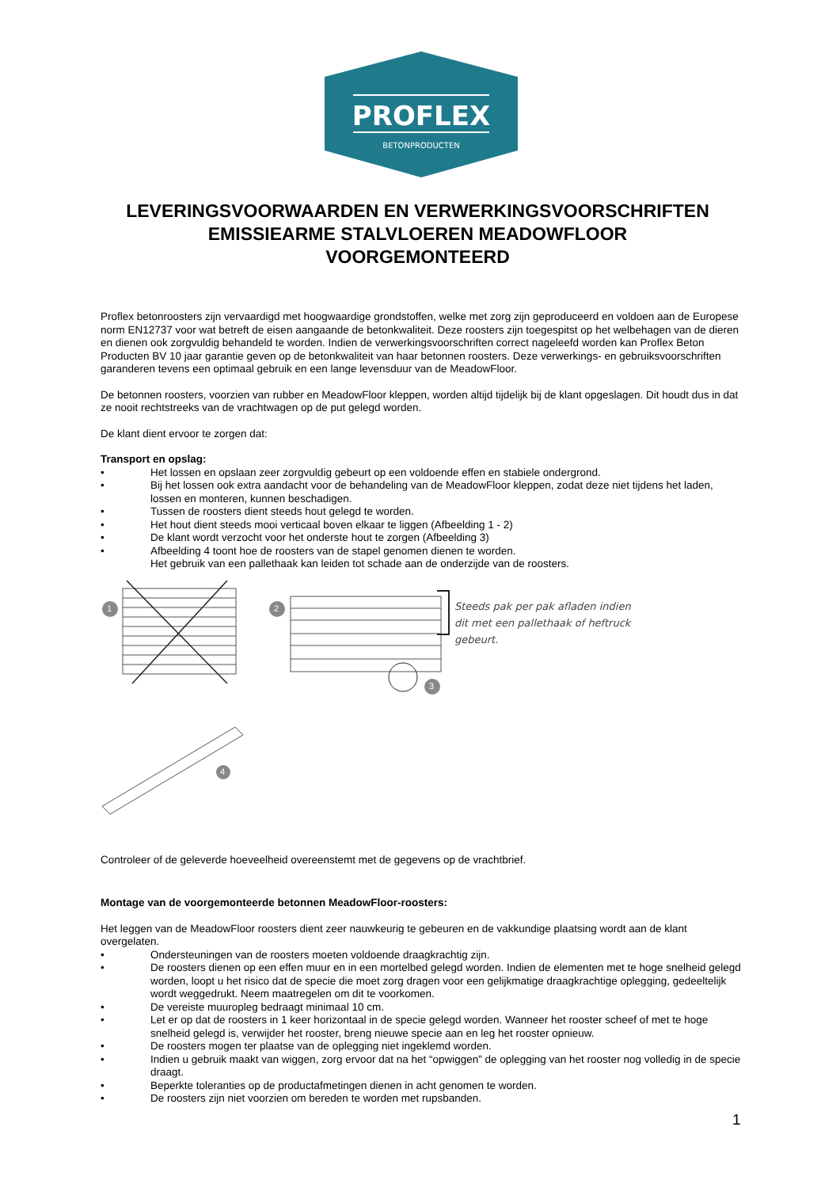PROFLEX
BETONPRODUCTEN
LEVERINGSVOORWAARDEN EN VERWERKINGSVOORSCHRIFTEN
EMISSIEARME STALVLOEREN MEADOWFLOOR
VOORGEMONTEERD
Proflex betonroosters zijn vervaardigd met hoogwaardige grondstoffen, welke met zorg zijn geproduceerd en voldoen aan de Europese norm EN12737 voor wat betreft de eisen aangaande de betonkwaliteit. Deze roosters zijn toegespitst op het welbehagen van de dieren en dienen ook zorgvuldig behandeld te worden. Indien de verwerkingsvoorschriften correct nageleefd worden kan Proflex Beton Producten BV 10 jaar garantie geven op de betonkwaliteit van haar betonnen roosters. Deze verwerkings- en gebruiksvoorschriften garanderen tevens een optimaal gebruik en een lange levensduur van de MeadowFloor.
De betonnen roosters, voorzien van rubber en MeadowFloor kleppen, worden altijd tijdelijk bij de klant opgeslagen. Dit houdt dus in dat ze nooit rechtstreeks van de vrachtwagen op de put gelegd worden.
De klant dient ervoor te zorgen dat:
Transport en opslag:
• Het lossen en opslaan zeer zorgvuldig gebeurt op een voldoende effen en stabiele ondergrond.
• Bij het lossen ook extra aandacht voor de behandeling van de MeadowFloor kleppen, zodat deze niet tijdens het laden, lossen en monteren, kunnen beschadigen.
• Tussen de roosters dient steeds hout gelegd te worden.
• Het hout dient steeds mooi verticaal boven elkaar te liggen (Afbeelding 1 - 2)
• De klant wordt verzocht voor het onderste hout te zorgen (Afbeelding 3)
• Afbeelding 4 toont hoe de roosters van de stapel genomen dienen te worden.
Het gebruik van een pallethaak kan leiden tot schade aan de onderzijde van de roosters.
Steeds pak per pak afladen indien
dit met een pallethaak of heftruck
gebeurt.
1 2
3
4
Controleer of de geleverde hoeveelheid overeenstemt met de gegevens op de vrachtbrief.
Montage van de voorgemonteerde betonnen MeadowFloor-roosters:
Het leggen van de MeadowFloor roosters dient zeer nauwkeurig te gebeuren en de vakkundige plaatsing wordt aan de klant overgelaten.
• Ondersteuningen van de roosters moeten voldoende draagkrachtig zijn.
• De roosters dienen op een effen muur en in een mortelbed gelegd worden. Indien de elementen met te hoge snelheid gelegd worden, loopt u het risico dat de specie die moet zorg dragen voor een gelijkmatige draagkrachtige oplegging, gedeeltelijk wordt weggedrukt. Neem maatregelen om dit te voorkomen.
• De vereiste muuropleg bedraagt minimaal 10 cm.
• Let er op dat de roosters in 1 keer horizontaal in de specie gelegd worden. Wanneer het rooster scheef of met te hoge snelheid gelegd is, verwijder het rooster, breng nieuwe specie aan en leg het rooster opnieuw.
• De roosters mogen ter plaatse van de oplegging niet ingeklemd worden.
• Indien u gebruik maakt van wiggen, zorg ervoor dat na het “opwiggen” de oplegging van het rooster nog volledig in de specie draagt.
• Beperkte toleranties op de productafmetingen dienen in acht genomen te worden.
• De roosters zijn niet voorzien om bereden te worden met rupsbanden.
1